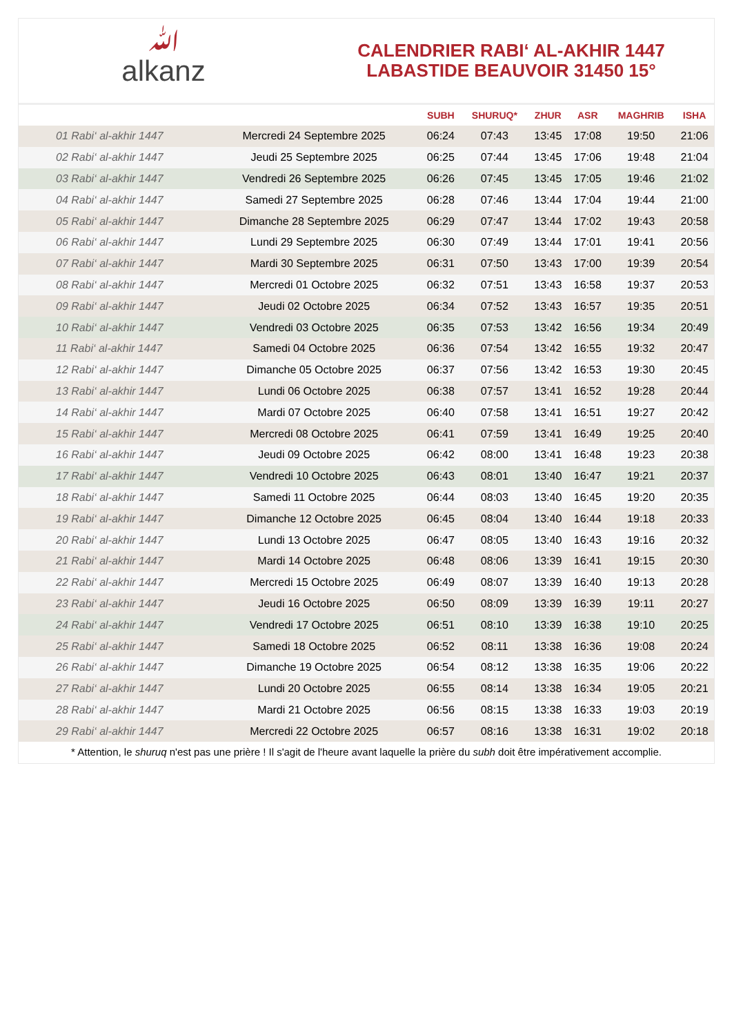ﷲalkanz
CALENDRIER RABI‘ AL-AKHIR 1447
LABASTIDE BEAUVOIR 31450 15°
| | | SUBH | SHURUQ* | ZHUR | ASR | MAGHRIB | ISHA |
| --- | --- | --- | --- | --- | --- | --- | --- |
| 01 Rabi‘ al-akhir 1447 | Mercredi 24 Septembre 2025 | 06:24 | 07:43 | 13:45 | 17:08 | 19:50 | 21:06 |
| 02 Rabi‘ al-akhir 1447 | Jeudi 25 Septembre 2025 | 06:25 | 07:44 | 13:45 | 17:06 | 19:48 | 21:04 |
| 03 Rabi‘ al-akhir 1447 | Vendredi 26 Septembre 2025 | 06:26 | 07:45 | 13:45 | 17:05 | 19:46 | 21:02 |
| 04 Rabi‘ al-akhir 1447 | Samedi 27 Septembre 2025 | 06:28 | 07:46 | 13:44 | 17:04 | 19:44 | 21:00 |
| 05 Rabi‘ al-akhir 1447 | Dimanche 28 Septembre 2025 | 06:29 | 07:47 | 13:44 | 17:02 | 19:43 | 20:58 |
| 06 Rabi‘ al-akhir 1447 | Lundi 29 Septembre 2025 | 06:30 | 07:49 | 13:44 | 17:01 | 19:41 | 20:56 |
| 07 Rabi‘ al-akhir 1447 | Mardi 30 Septembre 2025 | 06:31 | 07:50 | 13:43 | 17:00 | 19:39 | 20:54 |
| 08 Rabi‘ al-akhir 1447 | Mercredi 01 Octobre 2025 | 06:32 | 07:51 | 13:43 | 16:58 | 19:37 | 20:53 |
| 09 Rabi‘ al-akhir 1447 | Jeudi 02 Octobre 2025 | 06:34 | 07:52 | 13:43 | 16:57 | 19:35 | 20:51 |
| 10 Rabi‘ al-akhir 1447 | Vendredi 03 Octobre 2025 | 06:35 | 07:53 | 13:42 | 16:56 | 19:34 | 20:49 |
| 11 Rabi‘ al-akhir 1447 | Samedi 04 Octobre 2025 | 06:36 | 07:54 | 13:42 | 16:55 | 19:32 | 20:47 |
| 12 Rabi‘ al-akhir 1447 | Dimanche 05 Octobre 2025 | 06:37 | 07:56 | 13:42 | 16:53 | 19:30 | 20:45 |
| 13 Rabi‘ al-akhir 1447 | Lundi 06 Octobre 2025 | 06:38 | 07:57 | 13:41 | 16:52 | 19:28 | 20:44 |
| 14 Rabi‘ al-akhir 1447 | Mardi 07 Octobre 2025 | 06:40 | 07:58 | 13:41 | 16:51 | 19:27 | 20:42 |
| 15 Rabi‘ al-akhir 1447 | Mercredi 08 Octobre 2025 | 06:41 | 07:59 | 13:41 | 16:49 | 19:25 | 20:40 |
| 16 Rabi‘ al-akhir 1447 | Jeudi 09 Octobre 2025 | 06:42 | 08:00 | 13:41 | 16:48 | 19:23 | 20:38 |
| 17 Rabi‘ al-akhir 1447 | Vendredi 10 Octobre 2025 | 06:43 | 08:01 | 13:40 | 16:47 | 19:21 | 20:37 |
| 18 Rabi‘ al-akhir 1447 | Samedi 11 Octobre 2025 | 06:44 | 08:03 | 13:40 | 16:45 | 19:20 | 20:35 |
| 19 Rabi‘ al-akhir 1447 | Dimanche 12 Octobre 2025 | 06:45 | 08:04 | 13:40 | 16:44 | 19:18 | 20:33 |
| 20 Rabi‘ al-akhir 1447 | Lundi 13 Octobre 2025 | 06:47 | 08:05 | 13:40 | 16:43 | 19:16 | 20:32 |
| 21 Rabi‘ al-akhir 1447 | Mardi 14 Octobre 2025 | 06:48 | 08:06 | 13:39 | 16:41 | 19:15 | 20:30 |
| 22 Rabi‘ al-akhir 1447 | Mercredi 15 Octobre 2025 | 06:49 | 08:07 | 13:39 | 16:40 | 19:13 | 20:28 |
| 23 Rabi‘ al-akhir 1447 | Jeudi 16 Octobre 2025 | 06:50 | 08:09 | 13:39 | 16:39 | 19:11 | 20:27 |
| 24 Rabi‘ al-akhir 1447 | Vendredi 17 Octobre 2025 | 06:51 | 08:10 | 13:39 | 16:38 | 19:10 | 20:25 |
| 25 Rabi‘ al-akhir 1447 | Samedi 18 Octobre 2025 | 06:52 | 08:11 | 13:38 | 16:36 | 19:08 | 20:24 |
| 26 Rabi‘ al-akhir 1447 | Dimanche 19 Octobre 2025 | 06:54 | 08:12 | 13:38 | 16:35 | 19:06 | 20:22 |
| 27 Rabi‘ al-akhir 1447 | Lundi 20 Octobre 2025 | 06:55 | 08:14 | 13:38 | 16:34 | 19:05 | 20:21 |
| 28 Rabi‘ al-akhir 1447 | Mardi 21 Octobre 2025 | 06:56 | 08:15 | 13:38 | 16:33 | 19:03 | 20:19 |
| 29 Rabi‘ al-akhir 1447 | Mercredi 22 Octobre 2025 | 06:57 | 08:16 | 13:38 | 16:31 | 19:02 | 20:18 |
* Attention, le shuruq n'est pas une prière ! Il s'agit de l'heure avant laquelle la prière du subh doit être impérativement accomplie.